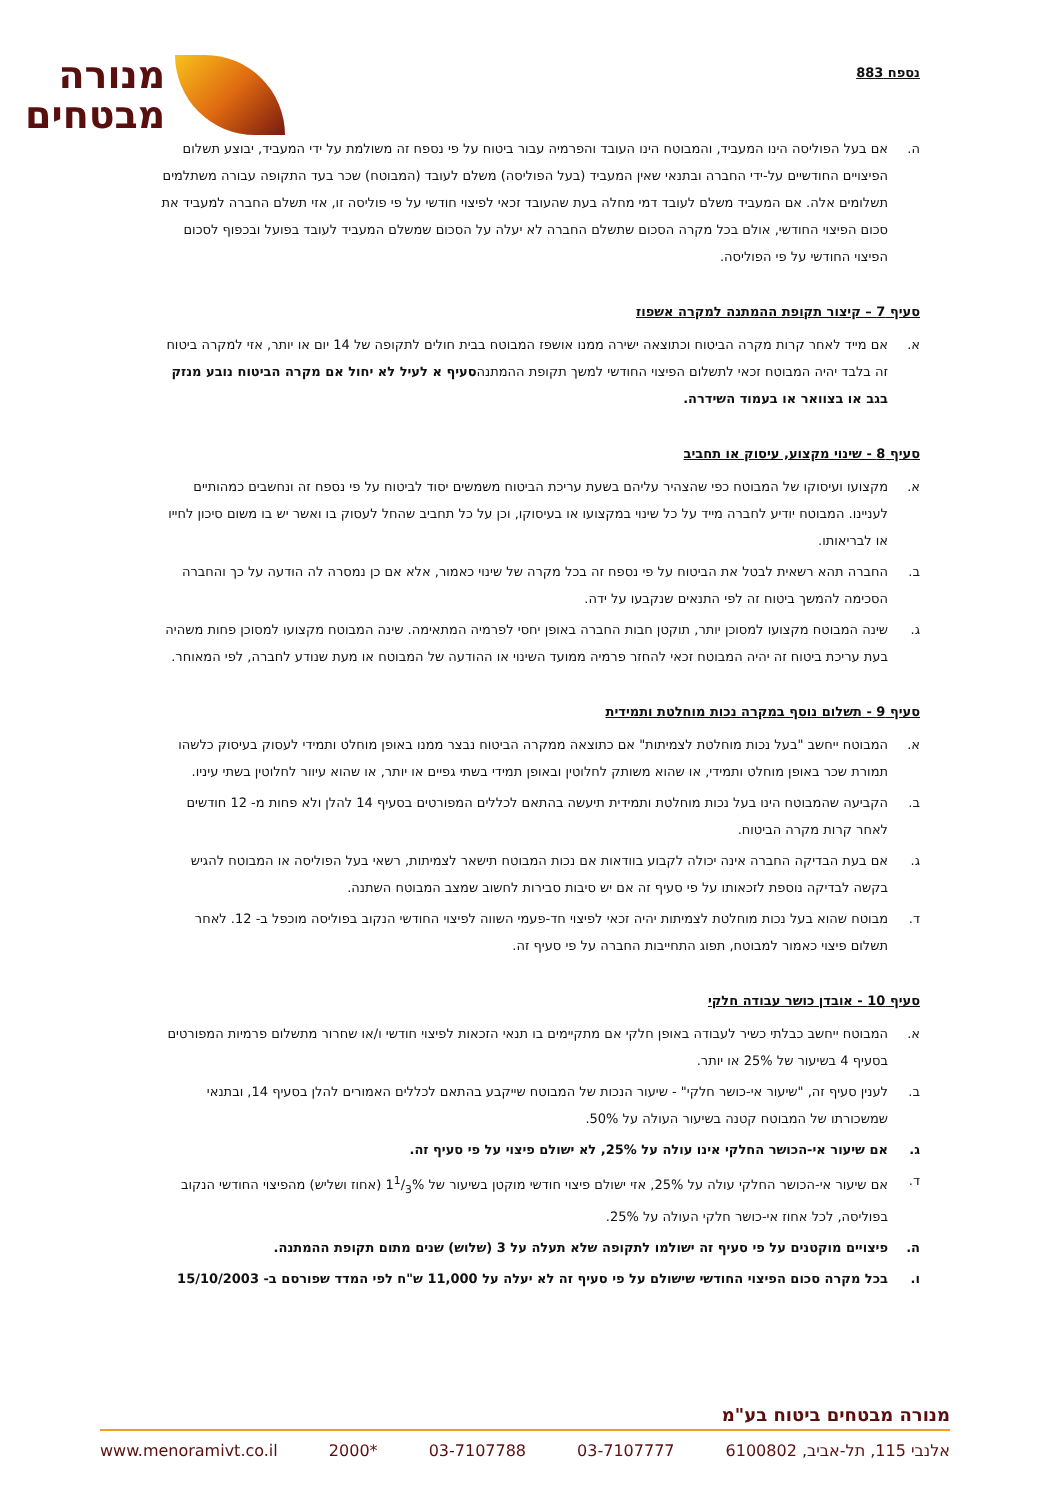נספח 883
מנורה
מבטחים
ה. אם בעל הפוליסה הינו המעביד, והמבוטח הינו העובד והפרמיה עבור ביטוח על פי נספח זה משולמת על ידי המעביד, יבוצע תשלום הפיצויים החודשיים על-ידי החברה ובתנאי שאין המעביד (בעל הפוליסה) משלם לעובד (המבוטח) שכר בעד התקופה עבורה משתלמים תשלומים אלה. אם המעביד משלם לעובד דמי מחלה בעת שהעובד זכאי לפיצוי חודשי על פי פוליסה זו, אזי תשלם החברה למעביד את סכום הפיצוי החודשי, אולם בכל מקרה הסכום שתשלם החברה לא יעלה על הסכום שמשלם המעביד לעובד בפועל ובכפוף לסכום הפיצוי החודשי על פי הפוליסה.
סעיף 7 – קיצור תקופת ההמתנה למקרה אשפוז
א. אם מייד לאחר קרות מקרה הביטוח וכתוצאה ישירה ממנו אושפז המבוטח בבית חולים לתקופה של 14 יום או יותר, אזי למקרה ביטוח זה בלבד יהיה המבוטח זכאי לתשלום הפיצוי החודשי למשך תקופת ההמתנהסעיף א לעיל לא יחול אם מקרה הביטוח נובע מנזק בגב או בצוואר או בעמוד השידרה.
סעיף 8 - שינוי מקצוע, עיסוק או תחביב
א. מקצועו ועיסוקו של המבוטח כפי שהצהיר עליהם בשעת עריכת הביטוח משמשים יסוד לביטוח על פי נספח זה ונחשבים כמהותיים לעניינו. המבוטח יודיע לחברה מייד על כל שינוי במקצועו או בעיסוקו, וכן על כל תחביב שהחל לעסוק בו ואשר יש בו משום סיכון לחייו או לבריאותו.
ב. החברה תהא רשאית לבטל את הביטוח על פי נספח זה בכל מקרה של שינוי כאמור, אלא אם כן נמסרה לה הודעה על כך והחברה הסכימה להמשך ביטוח זה לפי התנאים שנקבעו על ידה.
ג. שינה המבוטח מקצועו למסוכן יותר, תוקטן חבות החברה באופן יחסי לפרמיה המתאימה. שינה המבוטח מקצועו למסוכן פחות משהיה בעת עריכת ביטוח זה יהיה המבוטח זכאי להחזר פרמיה ממועד השינוי או ההודעה של המבוטח או מעת שנודע לחברה, לפי המאוחר.
סעיף 9 - תשלום נוסף במקרה נכות מוחלטת ותמידית
א. המבוטח ייחשב "בעל נכות מוחלטת לצמיתות" אם כתוצאה ממקרה הביטוח נבצר ממנו באופן מוחלט ותמידי לעסוק בעיסוק כלשהו תמורת שכר באופן מוחלט ותמידי, או שהוא משותק לחלוטין ובאופן תמידי בשתי גפיים או יותר, או שהוא עיוור לחלוטין בשתי עיניו.
ב. הקביעה שהמבוטח הינו בעל נכות מוחלטת ותמידית תיעשה בהתאם לכללים המפורטים בסעיף 14 להלן ולא פחות מ- 12 חודשים לאחר קרות מקרה הביטוח.
ג. אם בעת הבדיקה החברה אינה יכולה לקבוע בוודאות אם נכות המבוטח תישאר לצמיתות, רשאי בעל הפוליסה או המבוטח להגיש בקשה לבדיקה נוספת לזכאותו על פי סעיף זה אם יש סיבות סבירות לחשוב שמצב המבוטח השתנה.
ד. מבוטח שהוא בעל נכות מוחלטת לצמיתות יהיה זכאי לפיצוי חד-פעמי השווה לפיצוי החודשי הנקוב בפוליסה מוכפל ב- 12. לאחר תשלום פיצוי כאמור למבוטח, תפוג התחייבות החברה על פי סעיף זה.
סעיף 10 - אובדן כושר עבודה חלקי
א. המבוטח ייחשב כבלתי כשיר לעבודה באופן חלקי אם מתקיימים בו תנאי הזכאות לפיצוי חודשי ו/או שחרור מתשלום פרמיות המפורטים בסעיף 4 בשיעור של 25% או יותר.
ב. לענין סעיף זה, "שיעור אי-כושר חלקי" - שיעור הנכות של המבוטח שייקבע בהתאם לכללים האמורים להלן בסעיף 14, ובתנאי שמשכורתו של המבוטח קטנה בשיעור העולה על 50%.
ג. אם שיעור אי-הכושר החלקי אינו עולה על 25%, לא ישולם פיצוי על פי סעיף זה.
ד. אם שיעור אי-הכושר החלקי עולה על 25%, אזי ישולם פיצוי חודשי מוקטן בשיעור של 11/3% (אחוז ושליש) מהפיצוי החודשי הנקוב בפוליסה, לכל אחוז אי-כושר חלקי העולה על 25%.
ה. פיצויים מוקטנים על פי סעיף זה ישולמו לתקופה שלא תעלה על 3 (שלוש) שנים מתום תקופת ההמתנה.
ו. בכל מקרה סכום הפיצוי החודשי שישולם על פי סעיף זה לא יעלה על 11,000 ש"ח לפי המדד שפורסם ב- 15/10/2003
מנורה מבטחים ביטוח בע"מ
אלנבי 115, תל-אביב, 6100802 03-7107777 03-7107788 *2000 www.menoramivt.co.il